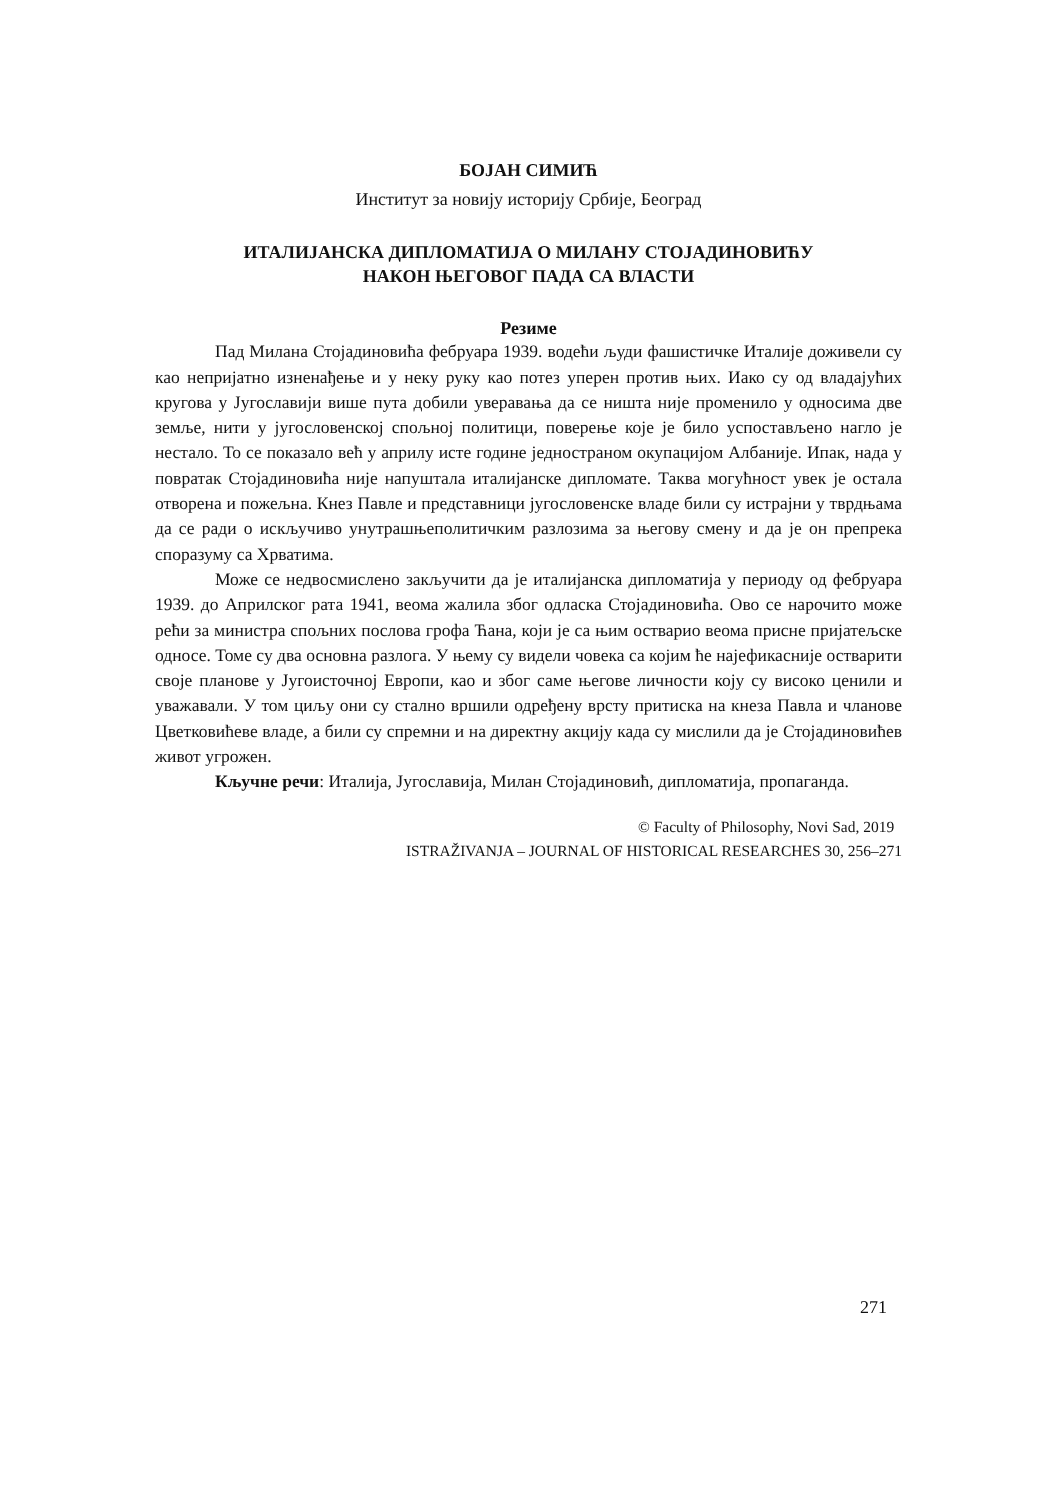БОЈАН СИМИЋ
Институт за новију историју Србије, Београд
ИТАЛИЈАНСКА ДИПЛОМАТИЈА О МИЛАНУ СТОЈАДИНОВИЋУ
НАКОН ЊЕГОВОГ ПАДА СА ВЛАСТИ
Резиме
Пад Милана Стојадиновића фебруара 1939. водећи људи фашистичке Италије доживели су као непријатно изненађење и у неку руку као потез уперен против њих. Иако су од владајућих кругова у Југославији више пута добили уверавања да се ништа није променило у односима две земље, нити у југословенској спољној политици, поверење које је било успостављено нагло је нестало. То се показало већ у априлу исте године једностраном окупацијом Албаније. Ипак, нада у повратак Стојадиновића није напуштала италијанске дипломате. Таква могућност увек је остала отворена и пожељна. Кнез Павле и представници југословенске владе били су истрајни у тврдњама да се ради о искључиво унутрашњеполитичким разлозима за његову смену и да је он препрека споразуму са Хрватима.
Може се недвосмислено закључити да је италијанска дипломатија у периоду од фебруара 1939. до Априлског рата 1941, веома жалила због одласка Стојадиновића. Ово се нарочито може рећи за министра спољних послова грофа Ћана, који је са њим остварио веома присне пријатељске односе. Томе су два основна разлога. У њему су видели човека са којим ће најефикасније остварити своје планове у Југоисточној Европи, као и због саме његове личности коју су високо ценили и уважавали. У том циљу они су стално вршили одређену врсту притиска на кнеза Павла и чланове Цветковићеве владе, а били су спремни и на директну акцију када су мислили да је Стојадиновићев живот угрожен.
Кључне речи: Италија, Југославија, Милан Стојадиновић, дипломатија, пропаганда.
© Faculty of Philosophy, Novi Sad, 2019
ISTRAŽIVANJA – JOURNAL OF HISTORICAL RESEARCHES 30, 256–271
271